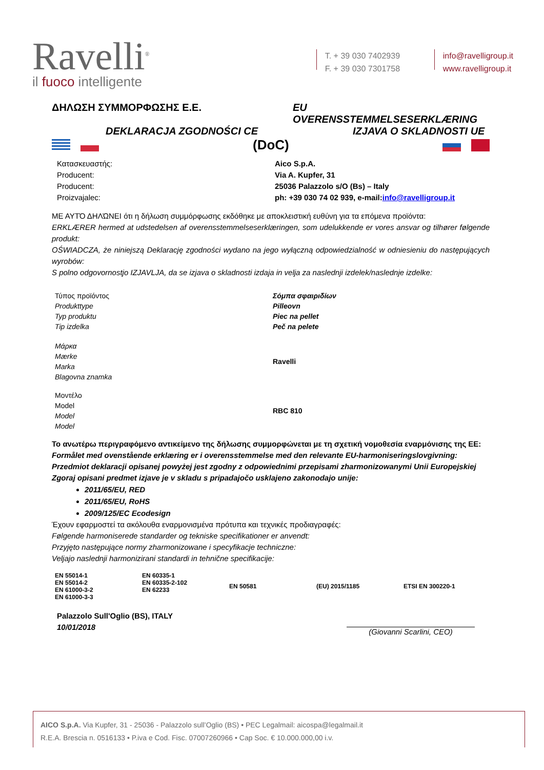Ravelli<sup>®</sup>
il fuoco intelligente
T. + 39 030 7402939
F. + 39 030 7301758
info@ravelligroup.it
www.ravelligroup.it
ΔΗΛΩΣΗ ΣΥΜΜΟΡΦΩΣΗΣ Ε.Ε. EU OVERENSSTEMMELSESERKLÆRING
DEKLARACJA ZGODNOŚCI CE IZJAVA O SKLADNOSTI UE
(DoC)
Κατασκευαστής:
Producent:
Producent:
Proizvajalec:
Aico S.p.A.
Via A. Kupfer, 31
25036 Palazzolo s/O (Bs) – Italy
ph: +39 030 74 02 939, e-mail:info@ravelligroup.it
ΜΕ ΑΥΤΌ ΔΗΛΏΝΕΙ ότι η δήλωση συμμόρφωσης εκδόθηκε με αποκλειστική ευθύνη για τα επόμενα προϊόντα:
ERKLÆRER hermed at udstedelsen af overensstemmelseserklæringen, som udelukkende er vores ansvar og tilhører følgende produkt:
OŚWIADCZA, że niniejszą Deklarację zgodności wydano na jego wyłączną odpowiedzialność w odniesieniu do następujących wyrobów:
S polno odgovornostjo IZJAVLJA, da se izjava o skladnosti izdaja in velja za naslednji izdelek/naslednje izdelke:
Τύπος προϊόντος
Produkttype
Typ produktu
Tip izdelka
Σόμπα σφαιριδίων
Pilleovn
Piec na pellet
Peč na pelete
Μάρκα
Mærke
Marka
Blagovna znamka
Ravelli
Μοντέλο
Model
Model
Model
RBC 810
Το ανωτέρω περιγραφόμενο αντικείμενο της δήλωσης συμμορφώνεται με τη σχετική νομοθεσία εναρμόνισης της ΕΕ:
Formålet med ovenstående erklæring er i overensstemmelse med den relevante EU-harmoniseringslovgivning:
Przedmiot deklaracji opisanej powyżej jest zgodny z odpowiednimi przepisami zharmonizowanymi Unii Europejskiej
Zgoraj opisani predmet izjave je v skladu s pripadajočo usklajeno zakonodajo unije:
2011/65/EU, RED
2011/65/EU, RoHS
2009/125/EC Ecodesign
Έχουν εφαρμοστεί τα ακόλουθα εναρμονισμένα πρότυπα και τεχνικές προδιαγραφές:
Følgende harmoniserede standarder og tekniske specifikationer er anvendt:
Przyjęto następujące normy zharmonizowane i specyfikacje techniczne:
Veljajo naslednji harmonizirani standardi in tehnične specifikacije:
| EN 55014-1 EN 55014-2 EN 61000-3-2 EN 61000-3-3 | EN 60335-1 EN 60335-2-102 EN 62233 | EN 50581 | (EU) 2015/1185 | ETSI EN 300220-1 |
Palazzolo Sull'Oglio (BS), ITALY
10/01/2018
(Giovanni Scarlini, CEO)
AICO S.p.A. Via Kupfer, 31 - 25036 - Palazzolo sull’Oglio (BS) • PEC Legalmail: aicospa@legalmail.it
R.E.A. Brescia n. 0516133 • P.iva e Cod. Fisc. 07007260966 • Cap Soc. € 10.000.000,00 i.v.